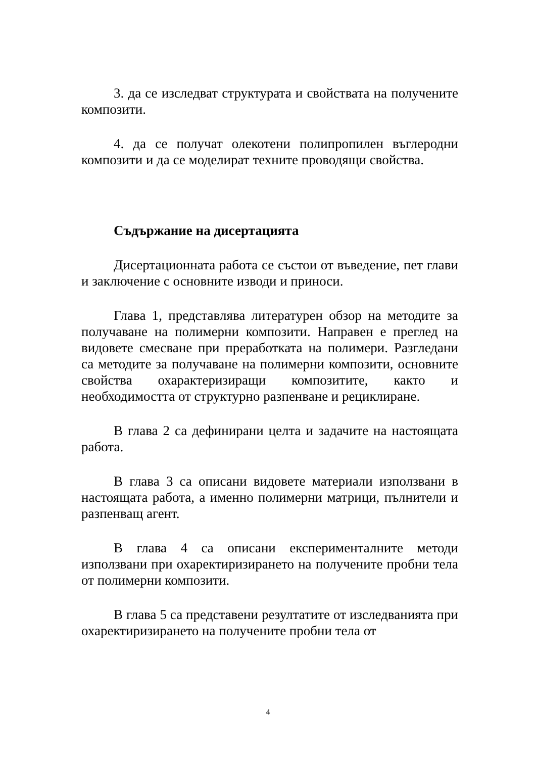3. да се изследват структурата и свойствата на получените композити.
4. да се получат олекотени полипропилен въглеродни композити и да се моделират техните проводящи свойства.
Съдържание на дисертацията
Дисертационната работа се състои от въведение, пет глави и заключение с основните изводи и приноси.
Глава 1, представлява литературен обзор на методите за получаване на полимерни композити. Направен е преглед на видовете смесване при преработката на полимери. Разгледани са методите за получаване на полимерни композити, основните свойства охарактеризиращи композитите, както и необходимостта от структурно разпенване и рециклиране.
В глава 2 са дефинирани целта и задачите на настоящата работа.
В глава 3 са описани видовете материали използвани в настоящата работа, а именно полимерни матрици, пълнители и разпенващ агент.
В глава 4 са описани експерименталните методи използвани при охаректиризирането на получените пробни тела от полимерни композити.
В глава 5 са представени резултатите от изследванията при охаректиризирането на получените пробни тела от
4